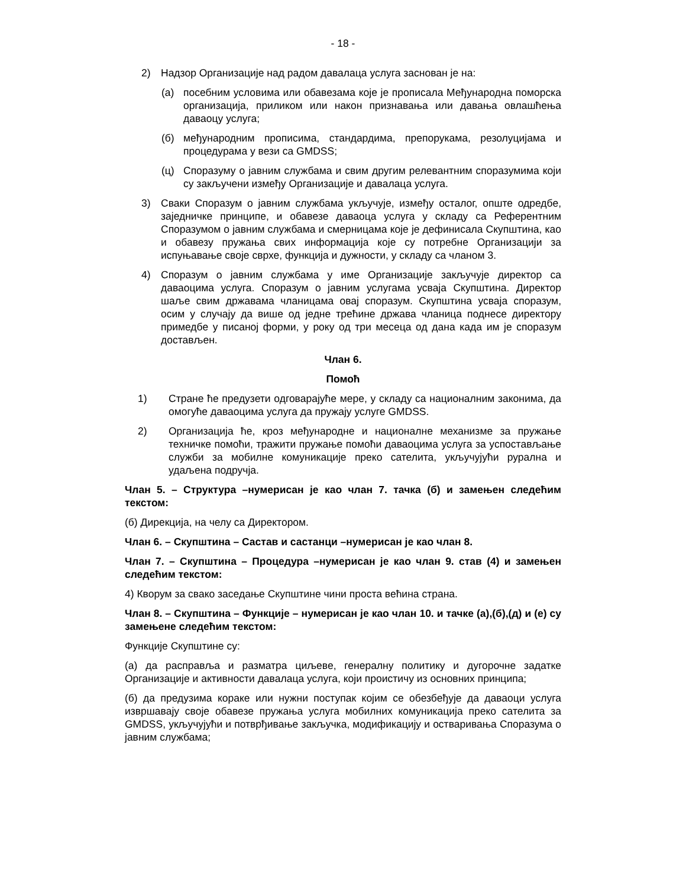- 18 -
2) Надзор Организације над радом давалаца услуга заснован је на:
(а) посебним условима или обавезама које је прописала Међународна поморска организација, приликом или након признавања или давања овлашћења даваоцу услуга;
(б) међународним прописима, стандардима, препорукама, резолуцијама и процедурама у вези са GMDSS;
(ц) Споразуму о јавним службама и свим другим релевантним споразумима који су закључени између Организације и давалаца услуга.
3) Сваки Споразум о јавним службама укључује, између осталог, опште одредбе, заједничке принципе, и обавезе даваоца услуга у складу са Референтним Споразумом о јавним службама и смерницама које је дефинисала Скупштина, као и обавезу пружања свих информација које су потребне Организацији за испуњавање своје сврхе, функција и дужности, у складу са чланом 3.
4) Споразум о јавним службама у име Организације закључује директор са даваоцима услуга. Споразум о јавним услугама усваја Скупштина. Директор шаље свим државама чланицама овај споразум. Скупштина усваја споразум, осим у случају да више од једне трећине држава чланица поднесе директору примедбе у писаној форми, у року од три месеца од дана када им је споразум достављен.
Члан 6.
Помоћ
1) Стране ће предузети одговарајуће мере, у складу са националним законима, да омогуће даваоцима услуга да пружају услуге GMDSS.
2) Организација ће, кроз међународне и националне механизме за пружање техничке помоћи, тражити пружање помоћи даваоцима услуга за успостављање служби за мобилне комуникације преко сателита, укључујући рурална и удаљена подручја.
Члан 5. – Структура –нумерисан је као члан 7. тачка (б) и замењен следећим текстом:
(б) Дирекција, на челу са Директором.
Члан 6. – Скупштина – Састав и састанци –нумерисан је као члан 8.
Члан 7. – Скупштина – Процедура –нумерисан је као члан 9. став (4) и замењен следећим текстом:
4) Кворум за свако заседање Скупштине чини проста већина страна.
Члан 8. – Скупштина – Функције – нумерисан је као члан 10. и тачке (а),(б),(д) и (е) су замењене следећим текстом:
Функције Скупштине су:
(а) да расправља и разматра циљеве, генералну политику и дугорочне задатке Организације и активности давалаца услуга, који проистичу из основних принципа;
(б) да предузима кораке или нужни поступак којим се обезбеђује да даваоци услуга извршавају своје обавезе пружања услуга мобилних комуникација преко сателита за GMDSS, укључујући и потврђивање закључка, модификацију и остваривања Споразума о јавним службама;